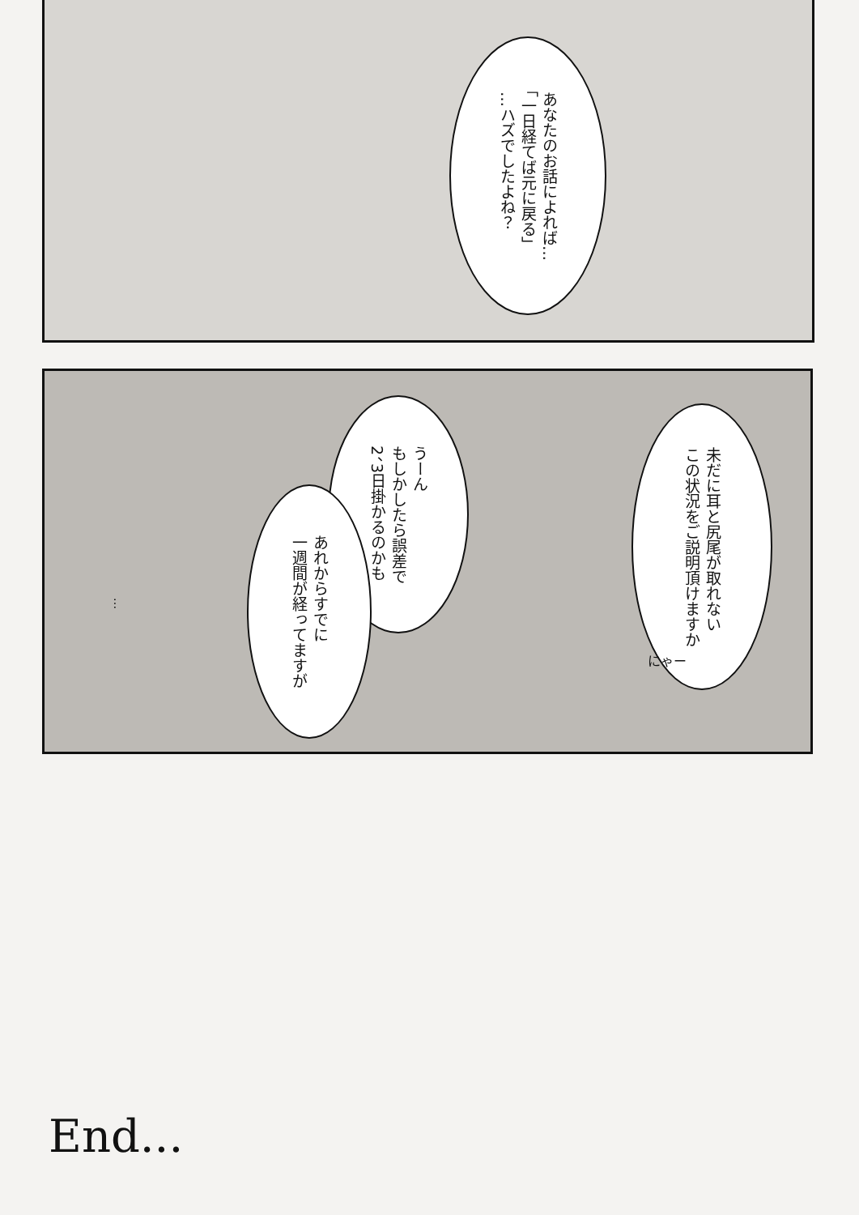あなたのお話によれば…
「一日経てば元に戻る」
…ハズでしたよね？
未だに耳と尻尾が取れない
この状況をご説明頂けますか
うーん
もしかしたら誤差で
2、3日掛かるのかも
あれからすでに
一週間が経ってますが
…
にゃー
End...